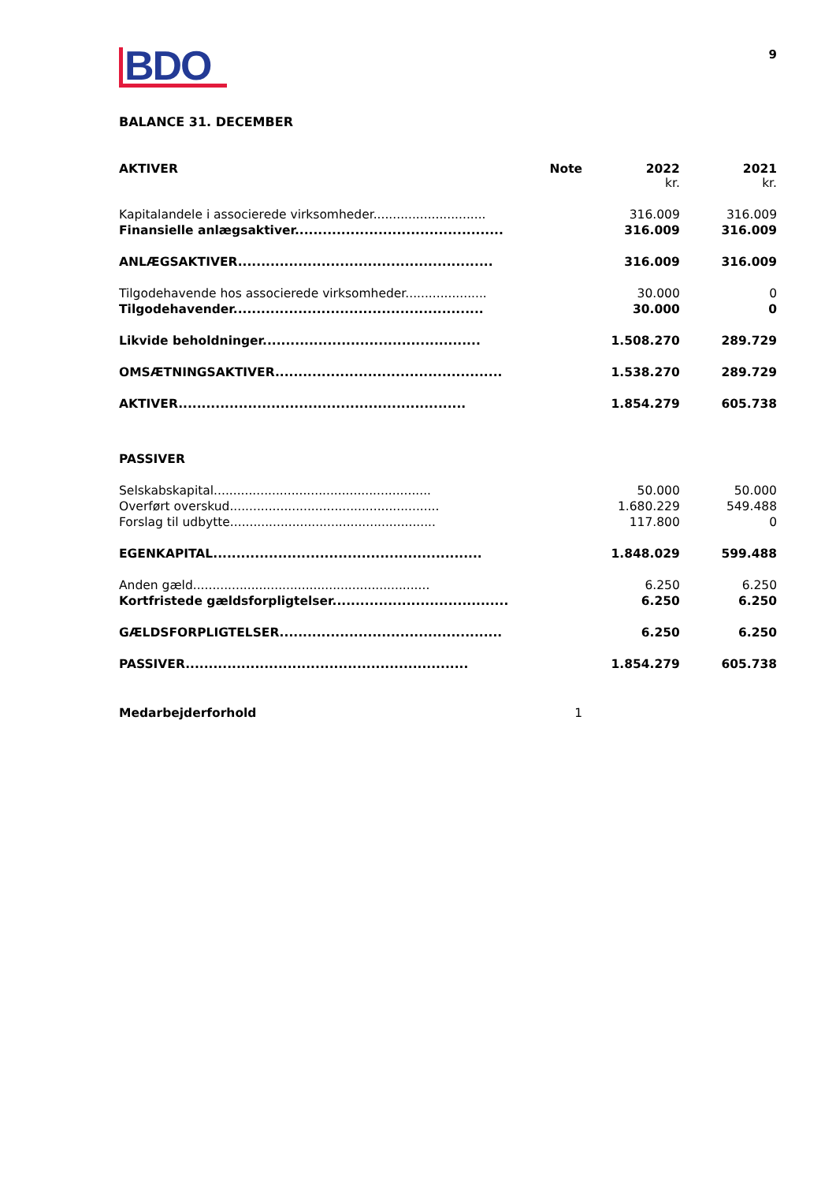BDO
9
BALANCE 31. DECEMBER
| AKTIVER | Note | 2022 kr. | 2021 kr. |
| Kapitalandele i associerede virksomheder............................. | | 316.009 | 316.009 |
| Finansielle anlægsaktiver............................................. | | 316.009 | 316.009 |
| ANLÆGSAKTIVER....................................................... | | 316.009 | 316.009 |
| Tilgodehavende hos associerede virksomheder..................... | | 30.000 | 0 |
| Tilgodehavender...................................................... | | 30.000 | 0 |
| Likvide beholdninger............................................... | | 1.508.270 | 289.729 |
| OMSÆTNINGSAKTIVER................................................. | | 1.538.270 | 289.729 |
| AKTIVER.............................................................. | | 1.854.279 | 605.738 |
| PASSIVER | | | |
| Selskabskapital........................................................ | | 50.000 | 50.000 |
| Overført overskud...................................................... | | 1.680.229 | 549.488 |
| Forslag til udbytte..................................................... | | 117.800 | 0 |
| EGENKAPITAL.......................................................... | | 1.848.029 | 599.488 |
| Anden gæld............................................................. | | 6.250 | 6.250 |
| Kortfristede gældsforpligtelser...................................... | | 6.250 | 6.250 |
| GÆLDSFORPLIGTELSER................................................ | | 6.250 | 6.250 |
| PASSIVER............................................................. | | 1.854.279 | 605.738 |
| Medarbejderforhold | 1 | | |